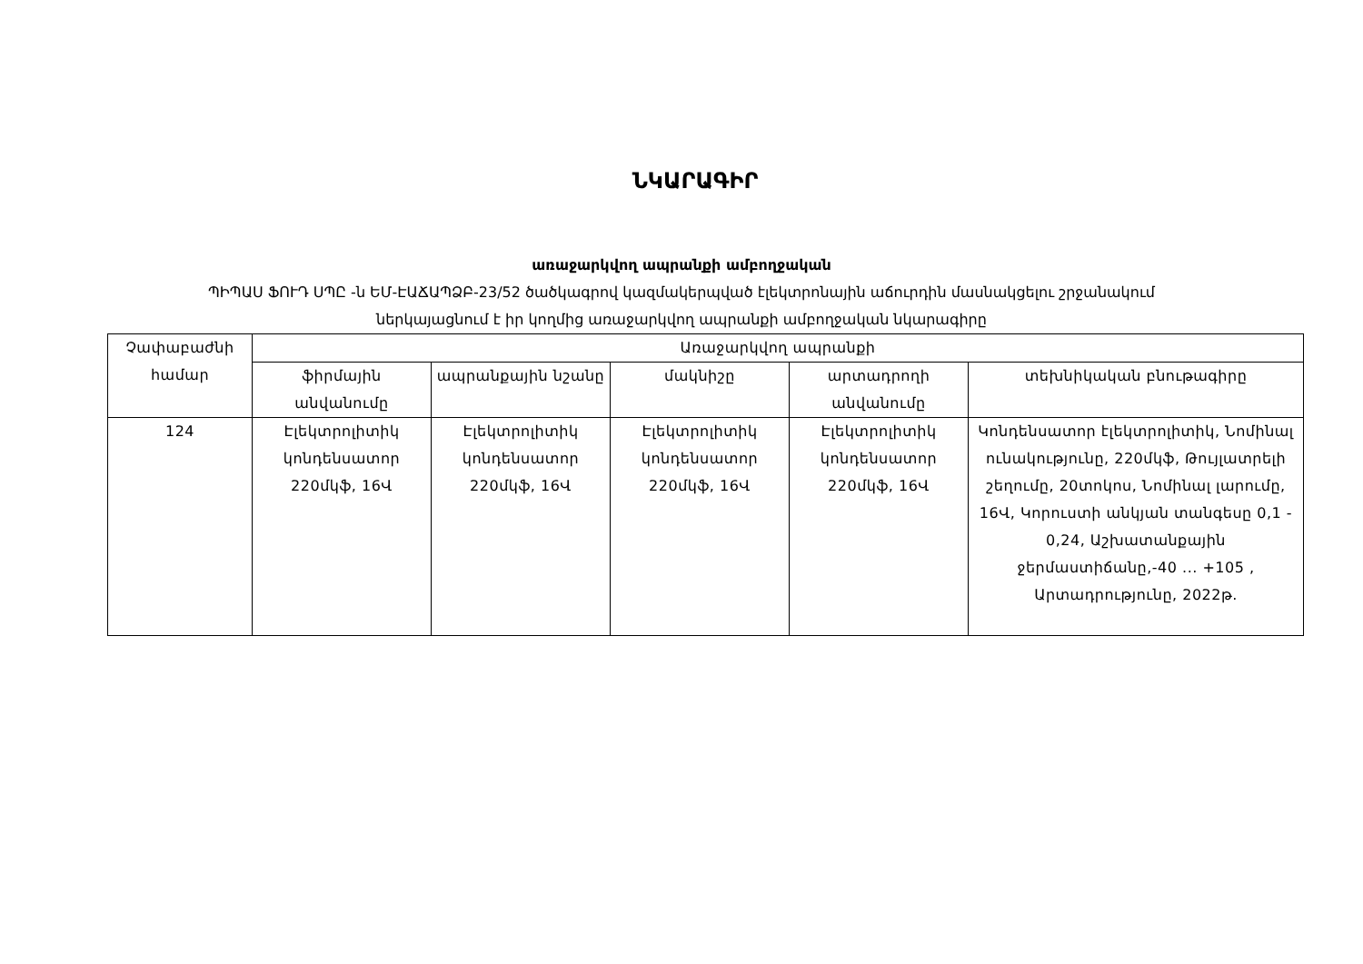ՆԿԱՐԱԳԻՐ
առաջարկվող ապրանքի ամբողջական
ՊԻՊԱՍ ՖՈՒԴ ՍՊԸ -ն ԵՄ-ԷԱՃԱՊՁԲ-23/52 ծածկագրով կազմակերպված էլեկտրոնային աճուրդին մասնակցելու շրջանակում
ներկայացնում է իր կողմից առաջարկվող ապրանքի ամբողջական նկարագիրը
| Չափաբաժնի համար | Առաջարկվող ապրանքի | | | | |
| --- | --- | --- | --- | --- | --- |
| | ֆիրմային անվանումը | ապրանքային նշանը | մակնիշը | արտադրողի անվանումը | տեխնիկական բնութագիրը |
| 124 | Էլեկտրոլիտիկ կոնդենսատոր 220մկֆ, 16Վ | Էլեկտրոլիտիկ կոնդենսատոր 220մկֆ, 16Վ | Էլեկտրոլիտիկ կոնդենսատոր 220մկֆ, 16Վ | Էլեկտրոլիտիկ կոնդենսատոր 220մկֆ, 16Վ | Կոնդենսատոր էլեկտրոլիտիկ, Նոմինալ ունակությունը, 220մկֆ, Թույլատրելի շեղումը, 20տոկոս, Նոմինալ լարումը, 16Վ, Կորուստի անկյան տանգեսը 0,1 - 0,24, Աշխատանքային ջերմաստիճանը,-40 ... +105 , Արտադրությունը, 2022թ. |